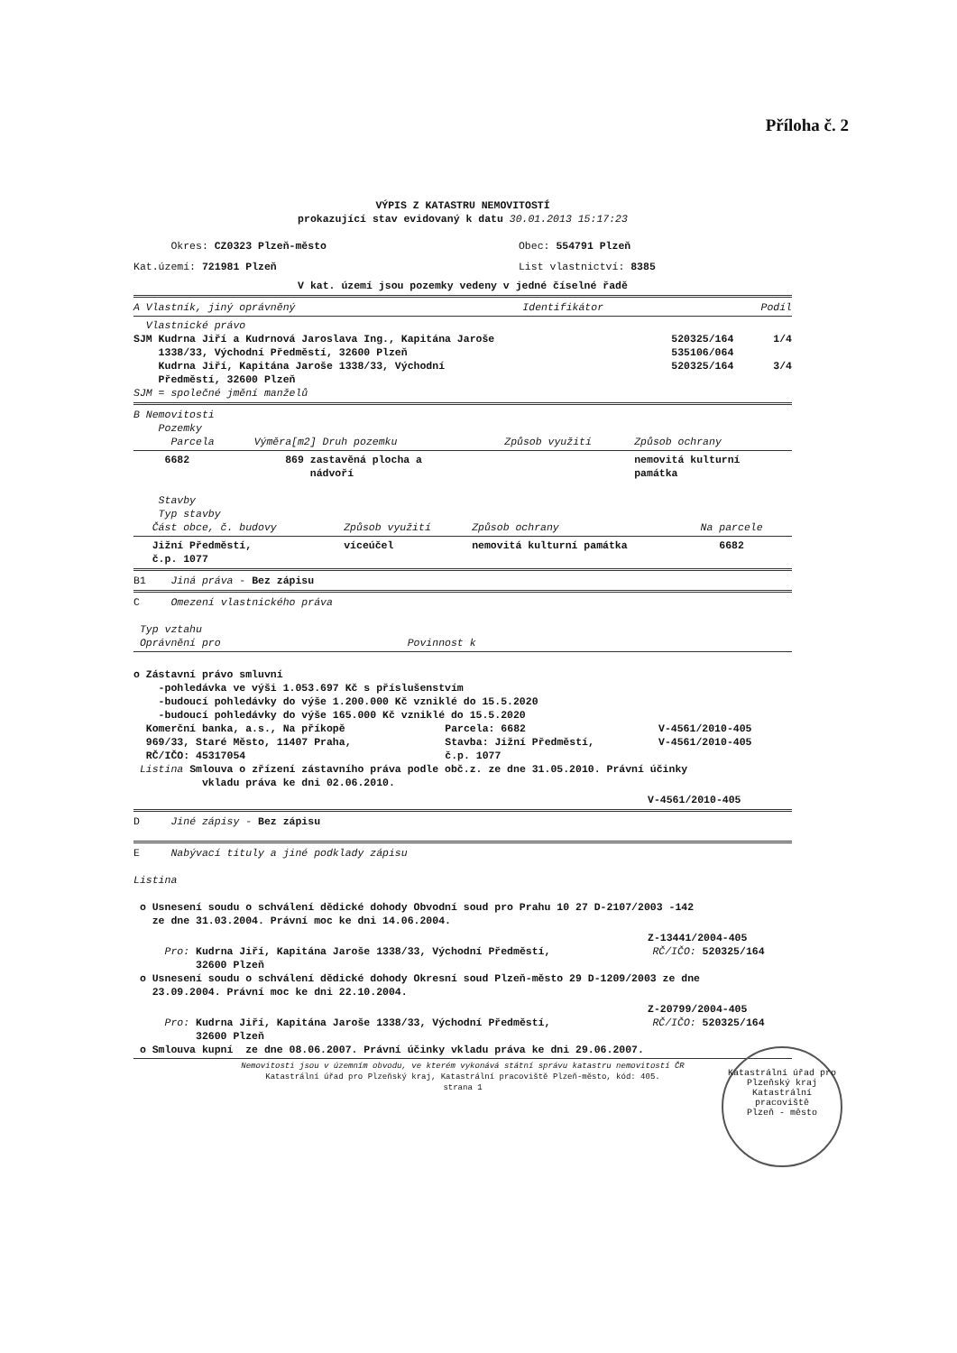Příloha č. 2
VÝPIS Z KATASTRU NEMOVITOSTÍ
prokazující stav evidovaný k datu 30.01.2013 15:17:23
| Okres: CZ0323 Plzeň-město | Obec: 554791 Plzeň |
| Kat.území: 721981 Plzeň | List vlastnictví: 8385 |
V kat. území jsou pozemky vedeny v jedné číselné řadě
| A Vlastník, jiný oprávněný | Identifikátor | Podíl |
Vlastnické právo
| SJM Kudrna Jiří a Kudrnová Jaroslava Ing., Kapitána Jaroše 1338/33, Východní Předměstí, 32600 Plzeň | 520325/164 535106/064 | 1/4 |
| Kudrna Jiří, Kapitána Jaroše 1338/33, Východní Předměstí, 32600 Plzeň | 520325/164 | 3/4 |
SJM = společné jmění manželů
B Nemovitosti
Pozemky
| Parcela | Výměra[m2] Druh pozemku | Způsob využití | Způsob ochrany |
| 6682 | 869 zastavěná plocha a nádvoří | | nemovitá kulturní památka |
Stavby
Typ stavby
| Část obce, č. budovy | Způsob využití | Způsob ochrany | Na parcele |
| Jižní Předměstí, č.p. 1077 | víceúčel | nemovitá kulturní památka | 6682 |
B1 Jiná práva - Bez zápisu
C Omezení vlastnického práva
Typ vztahu
Oprávnění pro Povinnost k
o Zástavní právo smluvní
-pohledávka ve výši 1.053.697 Kč s příslušenstvím
-budoucí pohledávky do výše 1.200.000 Kč vzniklé do 15.5.2020
-budoucí pohledávky do výše 165.000 Kč vzniklé do 15.5.2020
| Komerční banka, a.s., Na příkopě 969/33, Staré Město, 11407 Praha, RČ/IČO: 45317054 | Parcela: 6682 Stavba: Jižní Předměstí, č.p. 1077 | V-4561/2010-405 V-4561/2010-405 |
Listina Smlouva o zřízení zástavního práva podle obč.z. ze dne 31.05.2010. Právní účinky
vkladu práva ke dni 02.06.2010.
V-4561/2010-405
D Jiné zápisy - Bez zápisu
E Nabývací tituly a jiné podklady zápisu
Listina
o Usnesení soudu o schválení dědické dohody Obvodní soud pro Prahu 10 27 D-2107/2003 -142
ze dne 31.03.2004. Právní moc ke dni 14.06.2004.
Z-13441/2004-405
| Pro: Kudrna Jiří, Kapitána Jaroše 1338/33, Východní Předměstí, 32600 Plzeň | RČ/IČO: 520325/164 |
o Usnesení soudu o schválení dědické dohody Okresní soud Plzeň-město 29 D-1209/2003 ze dne
23.09.2004. Právní moc ke dni 22.10.2004.
Z-20799/2004-405
| Pro: Kudrna Jiří, Kapitána Jaroše 1338/33, Východní Předměstí, 32600 Plzeň | RČ/IČO: 520325/164 |
o Smlouva kupní ze dne 08.06.2007. Právní účinky vkladu práva ke dni 29.06.2007.
Nemovitosti jsou v územním obvodu, ve kterém vykonává státní správu katastru nemovitostí ČR
Katastrální úřad pro Plzeňský kraj, Katastrální pracoviště Plzeň-město, kód: 405.
strana 1
Katastrální úřad pro Plzeňský kraj
Katastrální pracoviště
Plzeň - město